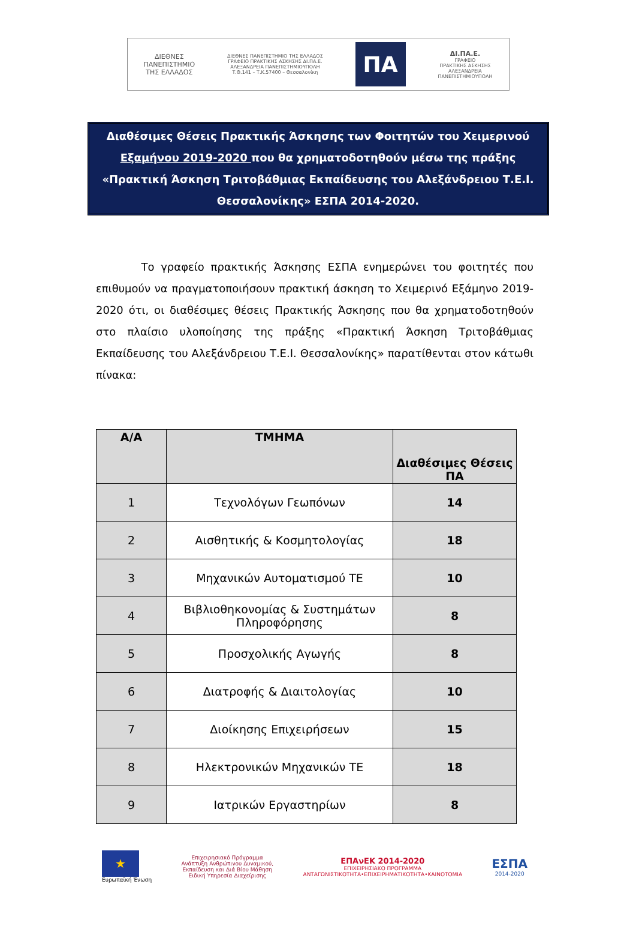ΔΙΕΘΝΕΣ
ΠΑΝΕΠΙΣΤΗΜΙΟ
ΤΗΣ ΕΛΛΑΔΟΣ
ΔΙΕΘΝΕΣ ΠΑΝΕΠΙΣΤΗΜΙΟ ΤΗΣ ΕΛΛΑΔΟΣ
ΓΡΑΦΕΙΟ ΠΡΑΚΤΙΚΗΣ ΑΣΚΗΣΗΣ ΔΙ.ΠΑ.Ε.
ΑΛΕΞΑΝΔΡΕΙΑ ΠΑΝΕΠΙΣΤΗΜΙΟΥΠΟΛΗ
Τ.Θ.141 – Τ.Κ.57400 – Θεσσαλονίκη
ΠΑ
ΔΙ.ΠΑ.Ε.
ΓΡΑΦΕΙΟ
ΠΡΑΚΤΙΚΗΣ ΑΣΚΗΣΗΣ
ΑΛΕΞΑΝΔΡΕΙΑ
ΠΑΝΕΠΙΣΤΗΜΙΟΥΠΟΛΗ
Διαθέσιμες Θέσεις Πρακτικής Άσκησης των Φοιτητών του Χειμερινού Εξαμήνου 2019-2020 που θα χρηματοδοτηθούν μέσω της πράξης «Πρακτική Άσκηση Τριτοβάθμιας Εκπαίδευσης του Αλεξάνδρειου Τ.Ε.Ι. Θεσσαλονίκης» ΕΣΠΑ 2014-2020.
Το γραφείο πρακτικής Άσκησης ΕΣΠΑ ενημερώνει του φοιτητές που επιθυμούν να πραγματοποιήσουν πρακτική άσκηση το Χειμερινό Εξάμηνο 2019-2020 ότι, οι διαθέσιμες θέσεις Πρακτικής Άσκησης που θα χρηματοδοτηθούν στο πλαίσιο υλοποίησης της πράξης «Πρακτική Άσκηση Τριτοβάθμιας Εκπαίδευσης του Αλεξάνδρειου Τ.Ε.Ι. Θεσσαλονίκης» παρατίθενται στον κάτωθι πίνακα:
| Α/Α | ΤΜΗΜΑ | Διαθέσιμες Θέσεις ΠΑ |
| --- | --- | --- |
| 1 | Τεχνολόγων Γεωπόνων | 14 |
| 2 | Αισθητικής & Κοσμητολογίας | 18 |
| 3 | Μηχανικών Αυτοματισμού ΤΕ | 10 |
| 4 | Βιβλιοθηκονομίας & Συστημάτων Πληροφόρησης | 8 |
| 5 | Προσχολικής Αγωγής | 8 |
| 6 | Διατροφής & Διαιτολογίας | 10 |
| 7 | Διοίκησης Επιχειρήσεων | 15 |
| 8 | Ηλεκτρονικών Μηχανικών ΤΕ | 18 |
| 9 | Ιατρικών Εργαστηρίων | 8 |
★
Ευρωπαϊκή Ένωση
Επιχειρησιακό Πρόγραμμα
Ανάπτυξη Ανθρώπινου Δυναμικού,
Εκπαίδευση και Διά Βίου Μάθηση
Ειδική Υπηρεσία Διαχείρισης
ΕΠΑνΕΚ 2014-2020
ΕΠΙΧΕΙΡΗΣΙΑΚΟ ΠΡΟΓΡΑΜΜΑ
ΑΝΤΑΓΩΝΙΣΤΙΚΟΤΗΤΑ•ΕΠΙΧΕΙΡΗΜΑΤΙΚΟΤΗΤΑ•ΚΑΙΝΟΤΟΜΙΑ
ΕΣΠΑ
2014-2020